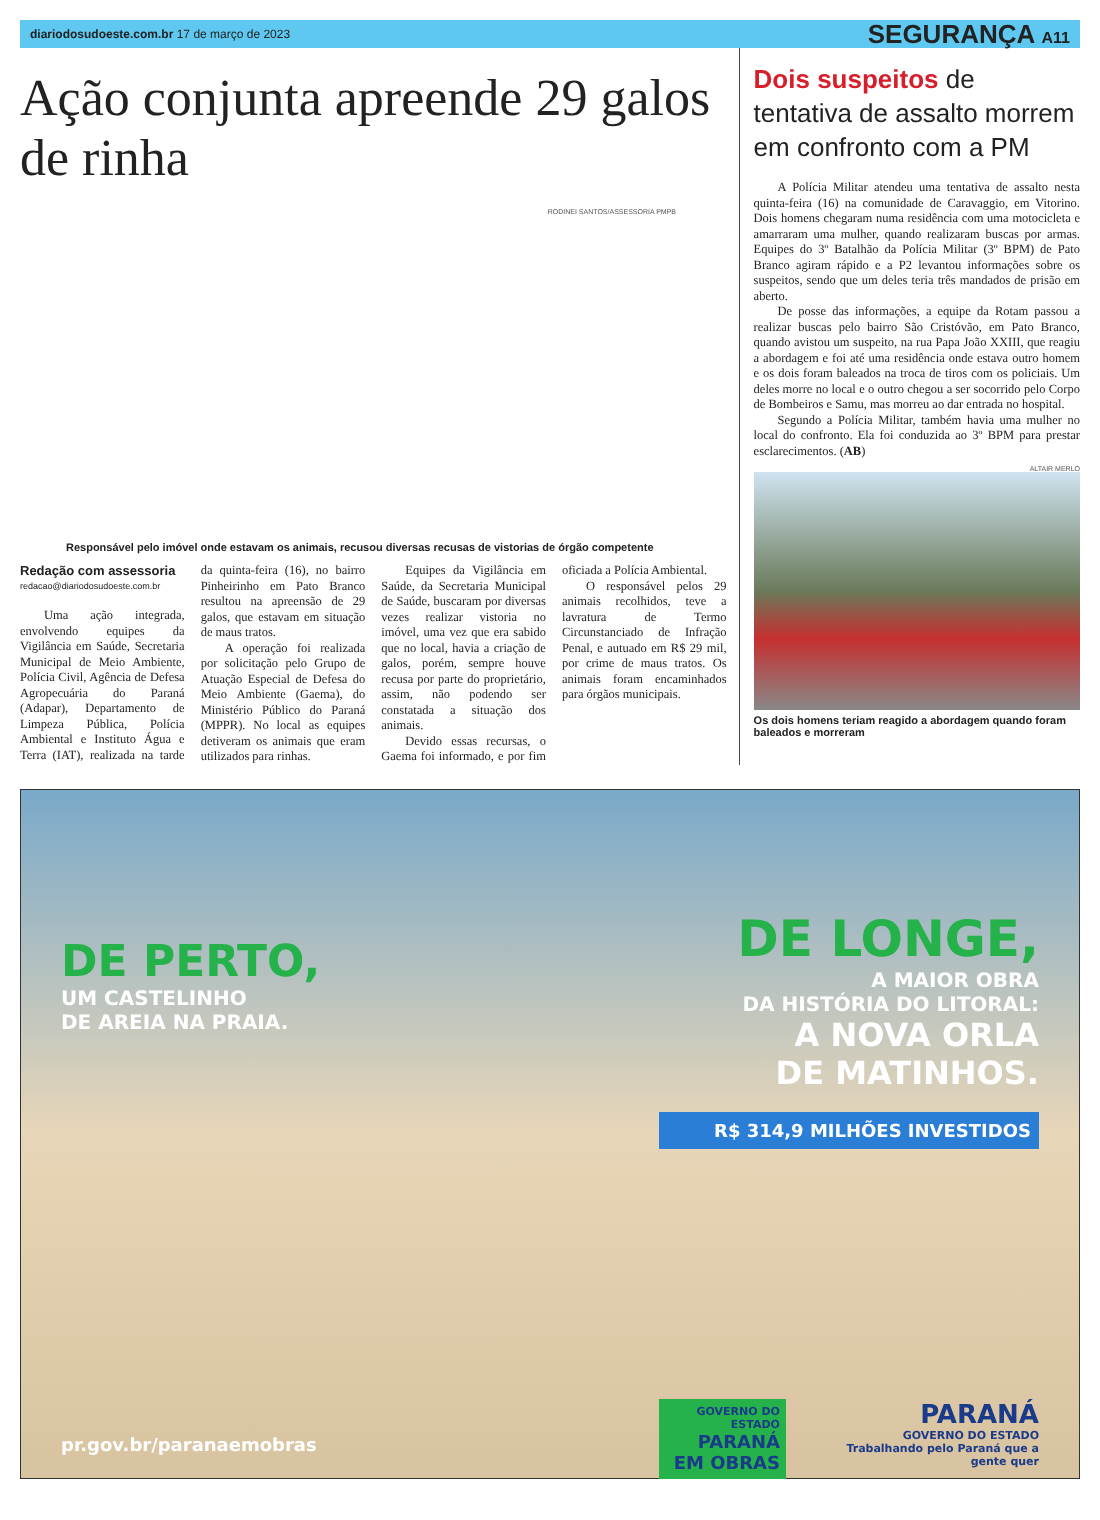diariodosudoeste.com.br 17 de março de 2023 SEGURANÇA A11
Ação conjunta apreende 29 galos de rinha
RODINEI SANTOS/ASSESSORIA PMPB
Responsável pelo imóvel onde estavam os animais, recusou diversas recusas de vistorias de órgão competente
Redação com assessoria
redacao@diariodosudoeste.com.br
Uma ação integrada, envolvendo equipes da Vigilância em Saúde, Secretaria Municipal de Meio Ambiente, Polícia Civil, Agência de Defesa Agropecuária do Paraná (Adapar), Departamento de Limpeza Pública, Polícia Ambiental e Instituto Água e Terra (IAT), realizada na tarde da quinta-feira (16), no bairro Pinheirinho em Pato Branco resultou na apreensão de 29 galos, que estavam em situação de maus tratos.
A operação foi realizada por solicitação pelo Grupo de Atuação Especial de Defesa do Meio Ambiente (Gaema), do Ministério Público do Paraná (MPPR). No local as equipes detiveram os animais que eram utilizados para rinhas.
Equipes da Vigilância em Saúde, da Secretaria Municipal de Saúde, buscaram por diversas vezes realizar vistoria no imóvel, uma vez que era sabido que no local, havia a criação de galos, porém, sempre houve recusa por parte do proprietário, assim, não podendo ser constatada a situação dos animais.
Devido essas recursas, o Gaema foi informado, e por fim oficiada a Polícia Ambiental.
O responsável pelos 29 animais recolhidos, teve a lavratura de Termo Circunstanciado de Infração Penal, e autuado em R$ 29 mil, por crime de maus tratos. Os animais foram encaminhados para órgãos municipais.
Dois suspeitos de tentativa de assalto morrem em confronto com a PM
A Polícia Militar atendeu uma tentativa de assalto nesta quinta-feira (16) na comunidade de Caravaggio, em Vitorino. Dois homens chegaram numa residência com uma motocicleta e amarraram uma mulher, quando realizaram buscas por armas. Equipes do 3º Batalhão da Polícia Militar (3º BPM) de Pato Branco agiram rápido e a P2 levantou informações sobre os suspeitos, sendo que um deles teria três mandados de prisão em aberto.
De posse das informações, a equipe da Rotam passou a realizar buscas pelo bairro São Cristóvão, em Pato Branco, quando avistou um suspeito, na rua Papa João XXIII, que reagiu a abordagem e foi até uma residência onde estava outro homem e os dois foram baleados na troca de tiros com os policiais. Um deles morre no local e o outro chegou a ser socorrido pelo Corpo de Bombeiros e Samu, mas morreu ao dar entrada no hospital.
Segundo a Polícia Militar, também havia uma mulher no local do confronto. Ela foi conduzida ao 3º BPM para prestar esclarecimentos. (AB)
ALTAIR MERLO
Os dois homens teriam reagido a abordagem quando foram baleados e morreram
DE PERTO,
UM CASTELINHO
DE AREIA NA PRAIA.
pr.gov.br/paranaemobras
DE LONGE,
A MAIOR OBRA
DA HISTÓRIA DO LITORAL:
A NOVA ORLA
DE MATINHOS.
R$ 314,9 MILHÕES INVESTIDOS
GOVERNO DO ESTADO
PARANÁ
EM OBRAS
PARANÁ
GOVERNO DO ESTADO
Trabalhando pelo Paraná que a gente quer